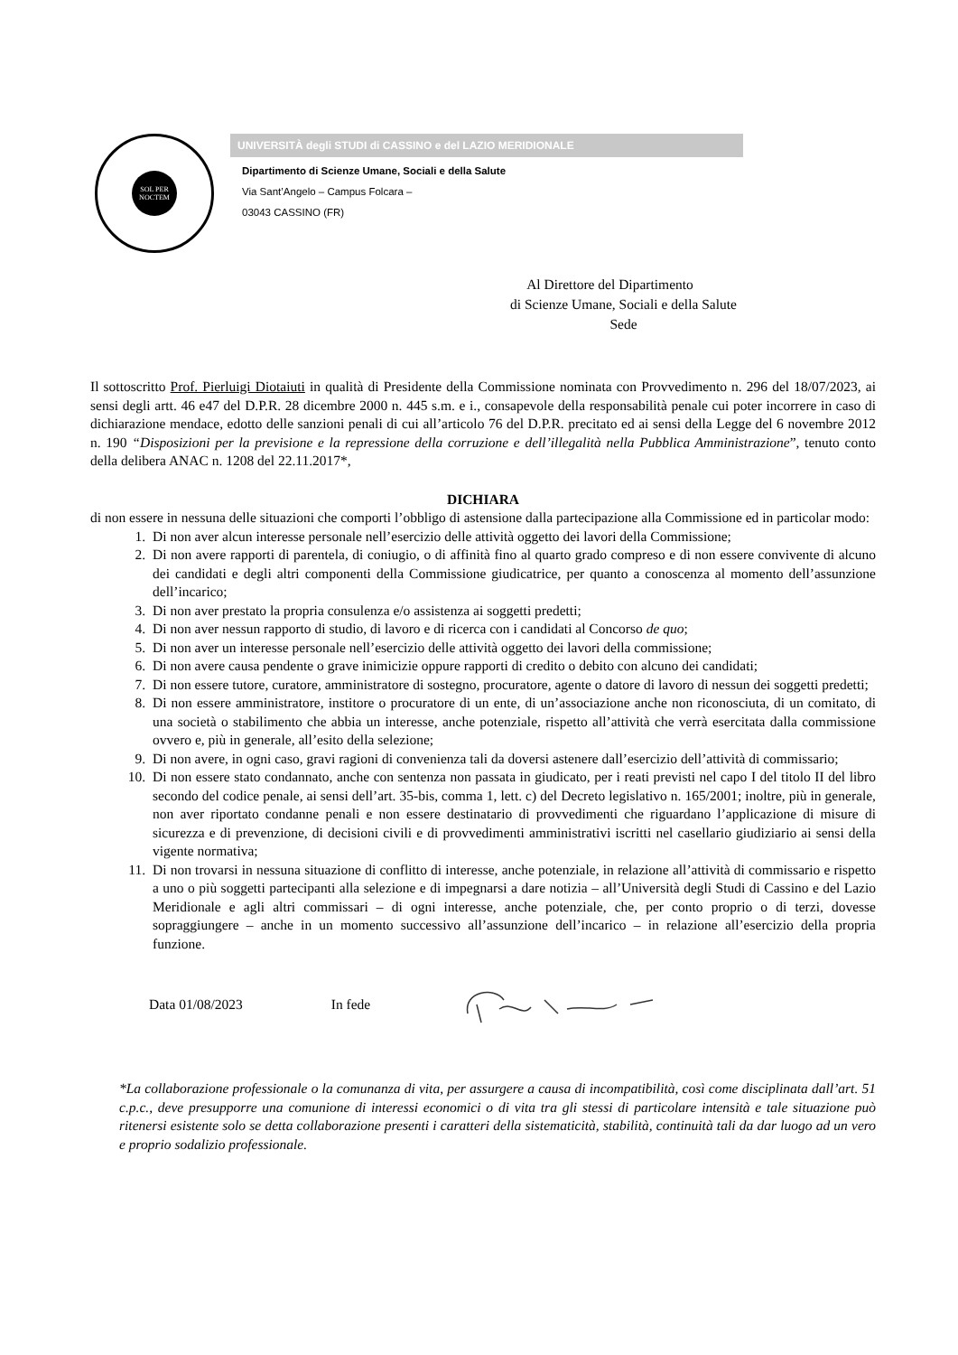SOL PER NOCTEM
UNIVERSITÀ degli STUDI di CASSINO e del LAZIO MERIDIONALE
Dipartimento di Scienze Umane, Sociali e della Salute
Via Sant’Angelo – Campus Folcara –
03043 CASSINO (FR)
Al Direttore del Dipartimento
di Scienze Umane, Sociali e della Salute
Sede
Il sottoscritto Prof. Pierluigi Diotaiuti in qualità di Presidente della Commissione nominata con Provvedimento n. 296 del 18/07/2023, ai sensi degli artt. 46 e47 del D.P.R. 28 dicembre 2000 n. 445 s.m. e i., consapevole della responsabilità penale cui poter incorrere in caso di dichiarazione mendace, edotto delle sanzioni penali di cui all’articolo 76 del D.P.R. precitato ed ai sensi della Legge del 6 novembre 2012 n. 190 “Disposizioni per la previsione e la repressione della corruzione e dell’illegalità nella Pubblica Amministrazione”, tenuto conto della delibera ANAC n. 1208 del 22.11.2017*,
DICHIARA
di non essere in nessuna delle situazioni che comporti l’obbligo di astensione dalla partecipazione alla Commissione ed in particolar modo:
1. Di non aver alcun interesse personale nell’esercizio delle attività oggetto dei lavori della Commissione;
2. Di non avere rapporti di parentela, di coniugio, o di affinità fino al quarto grado compreso e di non essere convivente di alcuno dei candidati e degli altri componenti della Commissione giudicatrice, per quanto a conoscenza al momento dell’assunzione dell’incarico;
3. Di non aver prestato la propria consulenza e/o assistenza ai soggetti predetti;
4. Di non aver nessun rapporto di studio, di lavoro e di ricerca con i candidati al Concorso de quo;
5. Di non aver un interesse personale nell’esercizio delle attività oggetto dei lavori della commissione;
6. Di non avere causa pendente o grave inimicizie oppure rapporti di credito o debito con alcuno dei candidati;
7. Di non essere tutore, curatore, amministratore di sostegno, procuratore, agente o datore di lavoro di nessun dei soggetti predetti;
8. Di non essere amministratore, institore o procuratore di un ente, di un’associazione anche non riconosciuta, di un comitato, di una società o stabilimento che abbia un interesse, anche potenziale, rispetto all’attività che verrà esercitata dalla commissione ovvero e, più in generale, all’esito della selezione;
9. Di non avere, in ogni caso, gravi ragioni di convenienza tali da doversi astenere dall’esercizio dell’attività di commissario;
10. Di non essere stato condannato, anche con sentenza non passata in giudicato, per i reati previsti nel capo I del titolo II del libro secondo del codice penale, ai sensi dell’art. 35-bis, comma 1, lett. c) del Decreto legislativo n. 165/2001; inoltre, più in generale, non aver riportato condanne penali e non essere destinatario di provvedimenti che riguardano l’applicazione di misure di sicurezza e di prevenzione, di decisioni civili e di provvedimenti amministrativi iscritti nel casellario giudiziario ai sensi della vigente normativa;
11. Di non trovarsi in nessuna situazione di conflitto di interesse, anche potenziale, in relazione all’attività di commissario e rispetto a uno o più soggetti partecipanti alla selezione e di impegnarsi a dare notizia – all’Università degli Studi di Cassino e del Lazio Meridionale e agli altri commissari – di ogni interesse, anche potenziale, che, per conto proprio o di terzi, dovesse sopraggiungere – anche in un momento successivo all’assunzione dell’incarico – in relazione all’esercizio della propria funzione.
Data 01/08/2023 In fede
*La collaborazione professionale o la comunanza di vita, per assurgere a causa di incompatibilità, così come disciplinata dall’art. 51 c.p.c., deve presupporre una comunione di interessi economici o di vita tra gli stessi di particolare intensità e tale situazione può ritenersi esistente solo se detta collaborazione presenti i caratteri della sistematicità, stabilità, continuità tali da dar luogo ad un vero e proprio sodalizio professionale.